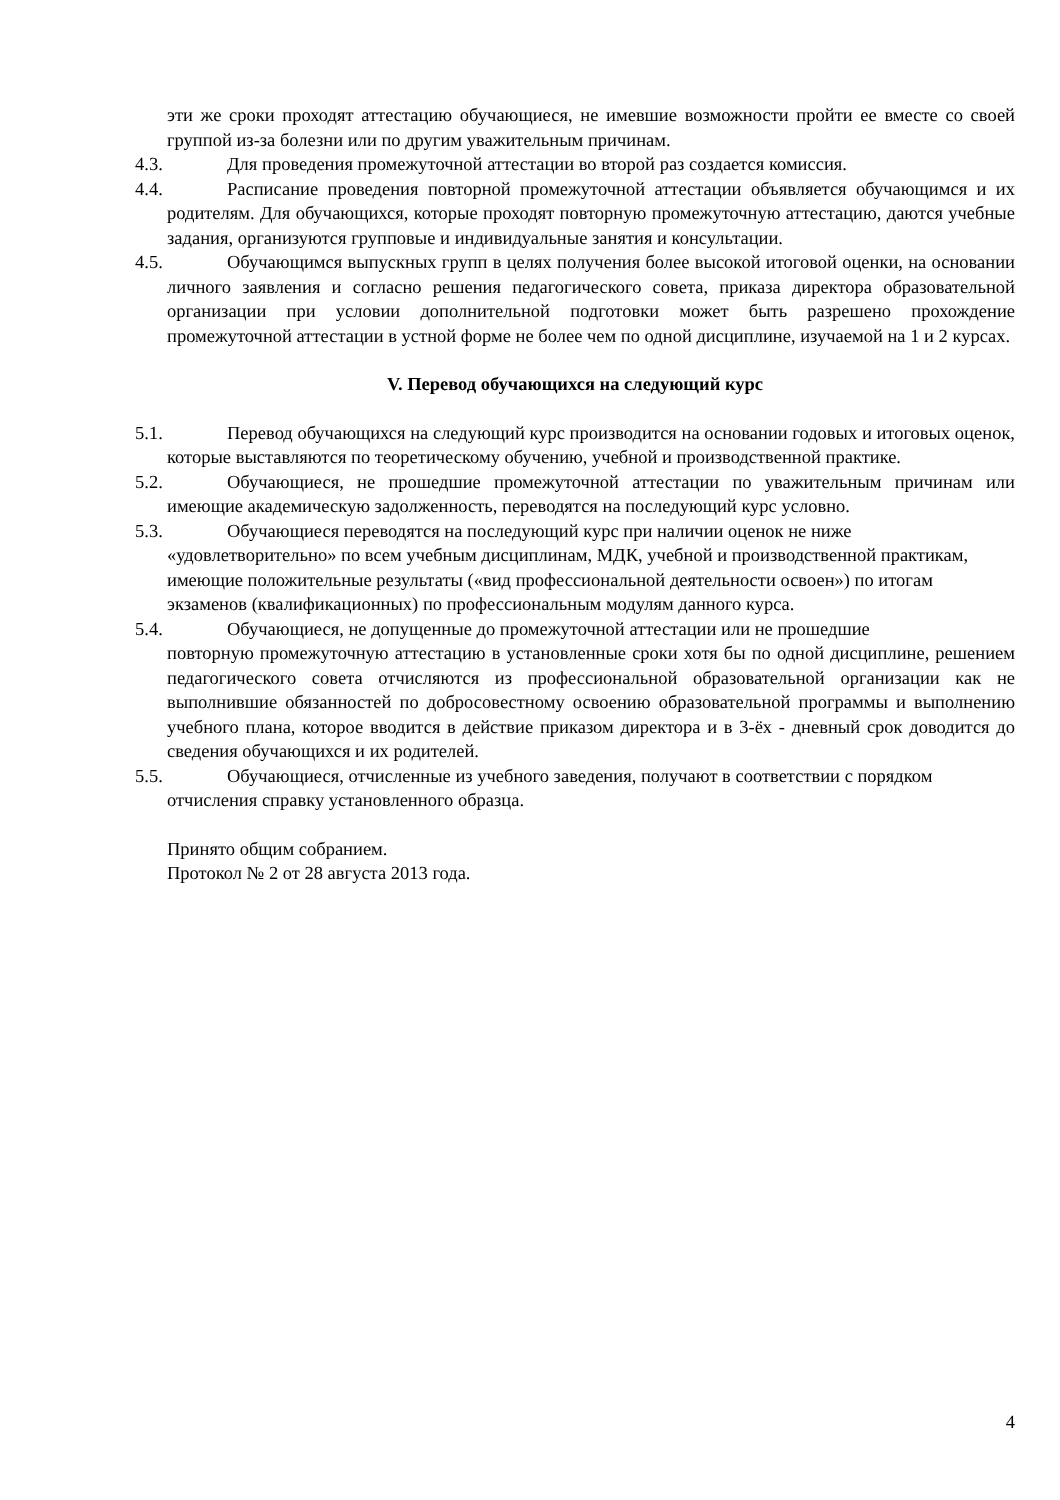эти же сроки проходят аттестацию обучающиеся, не имевшие возможности пройти ее вместе со своей группой из-за болезни или по другим уважительным причинам.
4.3.
Для проведения промежуточной аттестации во второй раз создается комиссия.
4.4.
Расписание проведения повторной промежуточной аттестации объявляется обучающимся и их родителям. Для обучающихся, которые проходят повторную промежуточную аттестацию, даются учебные задания, организуются групповые и индивидуальные занятия и консультации.
4.5.
Обучающимся выпускных групп в целях получения более высокой итоговой оценки, на основании личного заявления и согласно решения педагогического совета, приказа директора образовательной организации при условии дополнительной подготовки может быть разрешено прохождение промежуточной аттестации в устной форме не более чем по одной дисциплине, изучаемой на 1 и 2 курсах.
V. Перевод обучающихся на следующий курс
5.1.
Перевод обучающихся на следующий курс производится на основании годовых и итоговых оценок, которые выставляются по теоретическому обучению, учебной и производственной практике.
5.2.
Обучающиеся, не прошедшие промежуточной аттестации по уважительным причинам или имеющие академическую задолженность, переводятся на последующий курс условно.
5.3.
Обучающиеся переводятся на последующий курс при наличии оценок не ниже «удовлетворительно» по всем учебным дисциплинам, МДК, учебной и производственной практикам, имеющие положительные результаты («вид профессиональной деятельности освоен») по итогам экзаменов (квалификационных) по профессиональным модулям данного курса.
5.4.
Обучающиеся, не допущенные до промежуточной аттестации или не прошедшие
повторную промежуточную аттестацию в установленные сроки хотя бы по одной дисциплине, решением педагогического совета отчисляются из профессиональной образовательной организации как не выполнившие обязанностей по добросовестному освоению образовательной программы и выполнению учебного плана, которое вводится в действие приказом директора и в 3-ёх - дневный срок доводится до сведения обучающихся и их родителей.
5.5.
Обучающиеся, отчисленные из учебного заведения, получают в соответствии с порядком
отчисления справку установленного образца.
Принято общим собранием.
Протокол № 2 от 28 августа 2013 года.
4